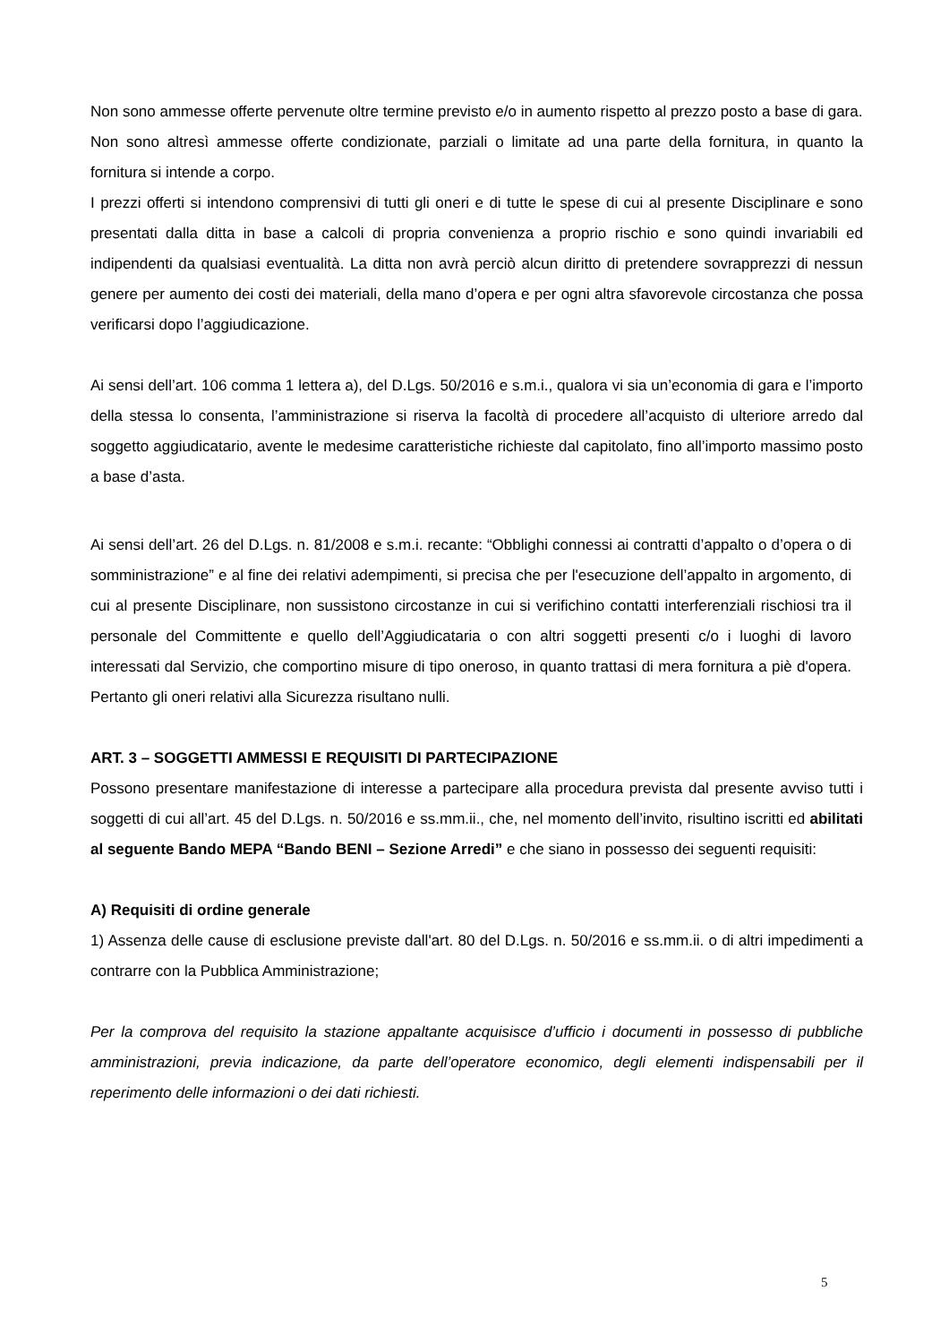Non sono ammesse offerte pervenute oltre termine previsto e/o in aumento rispetto al prezzo posto a base di gara.
Non sono altresì ammesse offerte condizionate, parziali o limitate ad una parte della fornitura, in quanto la fornitura si intende a corpo.
I prezzi offerti si intendono comprensivi di tutti gli oneri e di tutte le spese di cui al presente Disciplinare e sono presentati dalla ditta in base a calcoli di propria convenienza a proprio rischio e sono quindi invariabili ed indipendenti da qualsiasi eventualità. La ditta non avrà perciò alcun diritto di pretendere sovrapprezzi di nessun genere per aumento dei costi dei materiali, della mano d’opera e per ogni altra sfavorevole circostanza che possa verificarsi dopo l’aggiudicazione.
Ai sensi dell’art. 106 comma 1 lettera a), del D.Lgs. 50/2016 e s.m.i., qualora vi sia un’economia di gara e l’importo della stessa lo consenta, l’amministrazione si riserva la facoltà di procedere all’acquisto di ulteriore arredo dal soggetto aggiudicatario, avente le medesime caratteristiche richieste dal capitolato, fino all’importo massimo posto a base d’asta.
Ai sensi dell’art. 26 del D.Lgs. n. 81/2008 e s.m.i. recante: “Obblighi connessi ai contratti d’appalto o d’opera o di somministrazione” e al fine dei relativi adempimenti, si precisa che per l'esecuzione dell’appalto in argomento, di cui al presente Disciplinare, non sussistono circostanze in cui si verifichino contatti interferenziali rischiosi tra il personale del Committente e quello dell’Aggiudicataria o con altri soggetti presenti c/o i luoghi di lavoro interessati dal Servizio, che comportino misure di tipo oneroso, in quanto trattasi di mera fornitura a piè d'opera. Pertanto gli oneri relativi alla Sicurezza risultano nulli.
ART. 3 – SOGGETTI AMMESSI E REQUISITI DI PARTECIPAZIONE
Possono presentare manifestazione di interesse a partecipare alla procedura prevista dal presente avviso tutti i soggetti di cui all’art. 45 del D.Lgs. n. 50/2016 e ss.mm.ii., che, nel momento dell’invito, risultino iscritti ed abilitati al seguente Bando MEPA “Bando BENI – Sezione Arredi” e che siano in possesso dei seguenti requisiti:
A) Requisiti di ordine generale
1) Assenza delle cause di esclusione previste dall'art. 80 del D.Lgs. n. 50/2016 e ss.mm.ii. o di altri impedimenti a contrarre con la Pubblica Amministrazione;
Per la comprova del requisito la stazione appaltante acquisisce d’ufficio i documenti in possesso di pubbliche amministrazioni, previa indicazione, da parte dell’operatore economico, degli elementi indispensabili per il reperimento delle informazioni o dei dati richiesti.
5